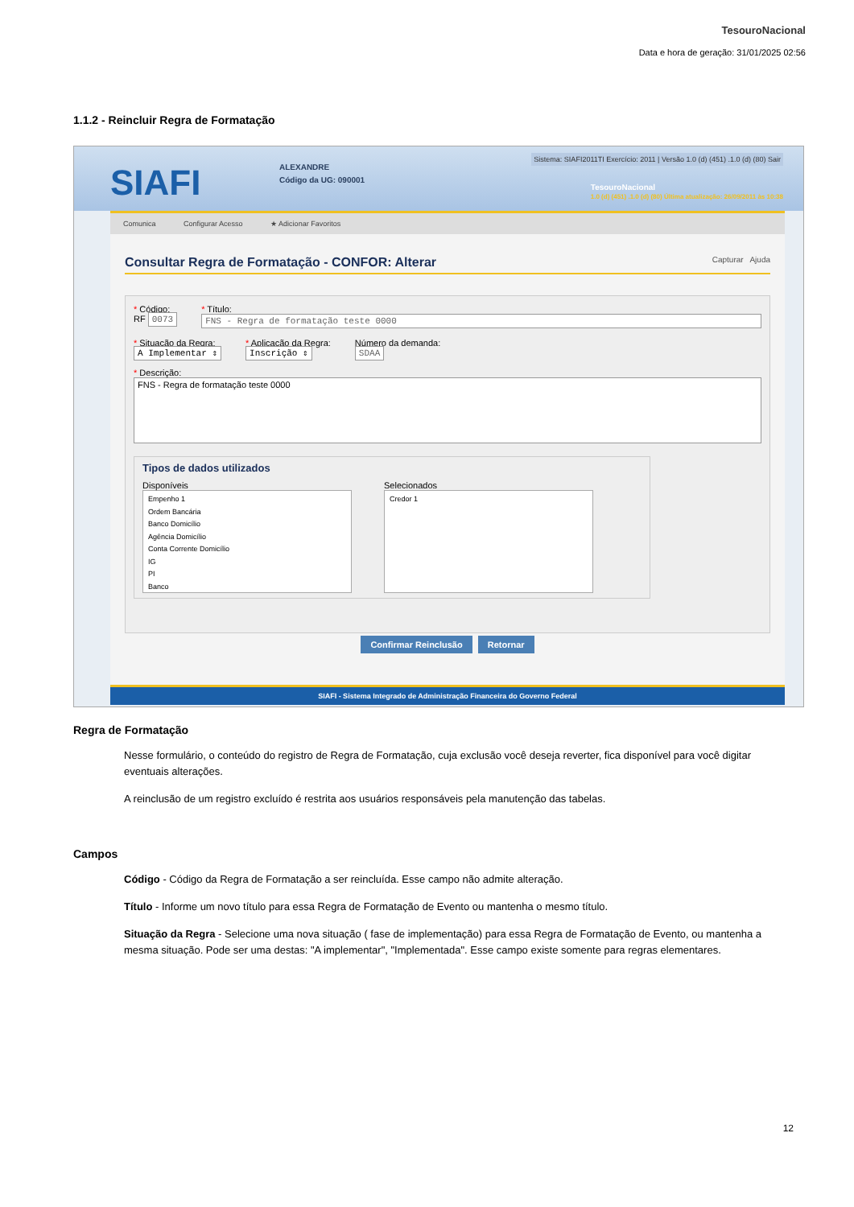TesouroNacional
Data e hora de geração: 31/01/2025 02:56
1.1.2 - Reincluir Regra de Formatação
SIAFI
ALEXANDRE
Código da UG: 090001
Sistema: SIAFI2011TI Exercício: 2011 | Versão 1.0 (d) (451) .1.0 (d) (80) Sair
TesouroNacional
1.0 (d) (451) .1.0 (d) (80) Última atualização: 26/09/2011 às 10:38
Comunica Configurar Acesso ★ Adicionar Favoritos
Consultar Regra de Formatação - CONFOR: Alterar Capturar Ajuda
* Código:
RF 0073
* Título:
FNS - Regra de formatação teste 0000
* Situação da Regra:
A Implementar ⇕
* Aplicação da Regra:
Inscrição ⇕
Número da demanda:
SDAA
* Descrição:
FNS - Regra de formatação teste 0000
Tipos de dados utilizados
Disponíveis
Empenho 1
Ordem Bancária
Banco Domicílio
Agência Domicílio
Conta Corrente Domicílio
IG
PI
Banco
Selecionados
Credor 1
Confirmar Reinclusão Retornar
SIAFI - Sistema Integrado de Administração Financeira do Governo Federal
Regra de Formatação
Nesse formulário, o conteúdo do registro de Regra de Formatação, cuja exclusão você deseja reverter, fica disponível para você digitar eventuais alterações.
A reinclusão de um registro excluído é restrita aos usuários responsáveis pela manutenção das tabelas.
Campos
Código - Código da Regra de Formatação a ser reincluída. Esse campo não admite alteração.
Título - Informe um novo título para essa Regra de Formatação de Evento ou mantenha o mesmo título.
Situação da Regra - Selecione uma nova situação ( fase de implementação) para essa Regra de Formatação de Evento, ou mantenha a mesma situação. Pode ser uma destas: "A implementar", "Implementada". Esse campo existe somente para regras elementares.
12